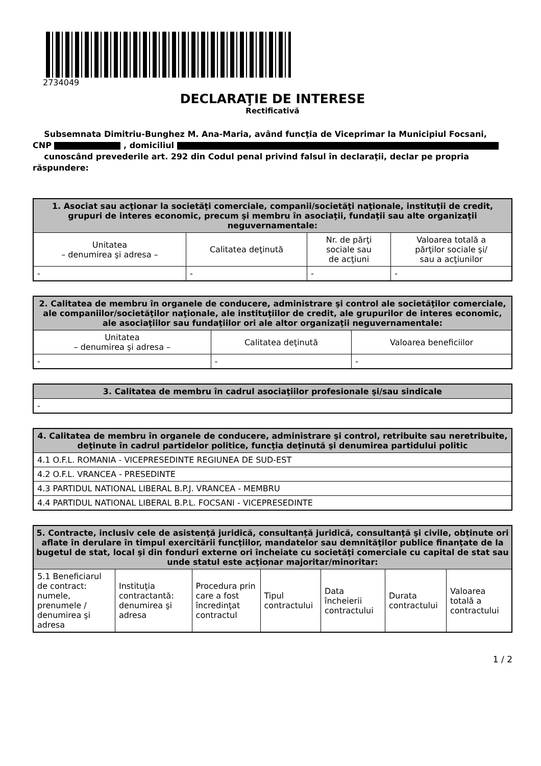2734049
DECLARAŢIE DE INTERESE
Rectificativă
Subsemnata Dimitriu-Bunghez M. Ana-Maria, având funcţia de Viceprimar la Municipiul Focsani,
CNP , domiciliul
cunoscând prevederile art. 292 din Codul penal privind falsul în declaraţii, declar pe propria răspundere:
| 1. Asociat sau acţionar la societăţi comerciale, companii/societăţi naţionale, instituţii de credit, grupuri de interes economic, precum şi membru în asociaţii, fundaţii sau alte organizaţii neguvernamentale: | | | |
| --- | --- | --- | --- |
| Unitatea – denumirea şi adresa – | Calitatea deţinută | Nr. de părţi sociale sau de acţiuni | Valoarea totală a părţilor sociale şi/ sau a acţiunilor |
| - | - | - | - |
| 2. Calitatea de membru în organele de conducere, administrare şi control ale societăţilor comerciale, ale companiilor/societăţilor naţionale, ale instituţiilor de credit, ale grupurilor de interes economic, ale asociaţiilor sau fundaţiilor ori ale altor organizaţii neguvernamentale: | | |
| --- | --- | --- |
| Unitatea – denumirea şi adresa – | Calitatea deţinută | Valoarea beneficiilor |
| - | - | - |
| 3. Calitatea de membru în cadrul asociaţiilor profesionale şi/sau sindicale |
| --- |
| - |
| 4. Calitatea de membru în organele de conducere, administrare şi control, retribuite sau neretribuite, deţinute în cadrul partidelor politice, funcţia deţinută şi denumirea partidului politic |
| --- |
| 4.1 O.F.L. ROMANIA - VICEPRESEDINTE REGIUNEA DE SUD-EST |
| 4.2 O.F.L. VRANCEA - PRESEDINTE |
| 4.3 PARTIDUL NATIONAL LIBERAL B.P.J. VRANCEA - MEMBRU |
| 4.4 PARTIDUL NATIONAL LIBERAL B.P.L. FOCSANI - VICEPRESEDINTE |
| 5. Contracte, inclusiv cele de asistenţă juridică, consultanță juridică, consultanţă şi civile, obţinute ori aflate în derulare în timpul exercitării funcţiilor, mandatelor sau demnităţilor publice finanţate de la bugetul de stat, local şi din fonduri externe ori încheiate cu societăţi comerciale cu capital de stat sau unde statul este acţionar majoritar/minoritar: | | | | | | |
| --- | --- | --- | --- | --- | --- | --- |
| 5.1 Beneficiarul de contract: numele, prenumele / denumirea şi adresa | Instituţia contractantă: denumirea şi adresa | Procedura prin care a fost încredinţat contractul | Tipul contractului | Data încheierii contractului | Durata contractului | Valoarea totală a contractului |
1 / 2